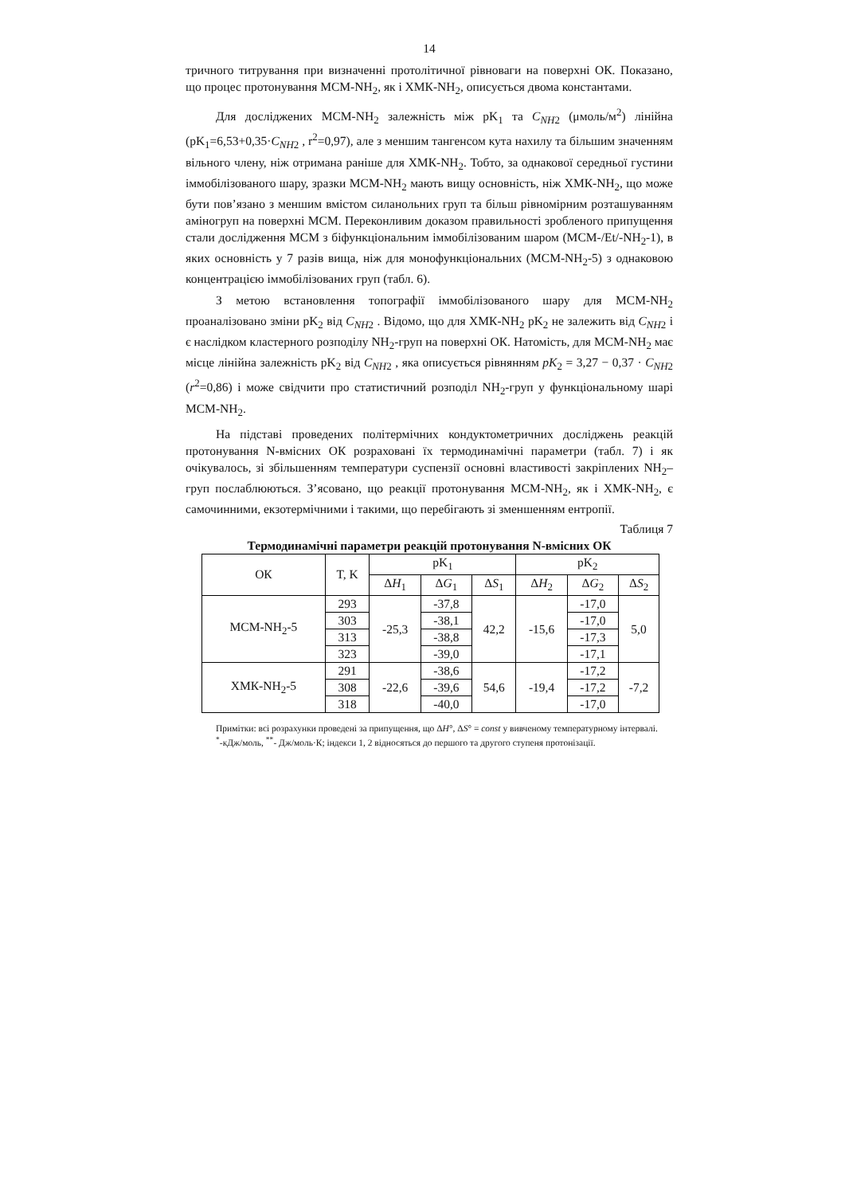14
тричного титрування при визначенні протолітичної рівноваги на поверхні ОК. Показано, що процес протонування МСМ-NH<sub>2</sub>, як і ХМК-NH<sub>2</sub>, описується двома константами.
Для досліджених МСМ-NH<sub>2</sub> залежність між pK<sub>1</sub> та C<sub>NH2</sub> (μмоль/м<sup>2</sup>) лінійна (pK<sub>1</sub>=6,53+0,35·C<sub>NH2</sub> , r<sup>2</sup>=0,97), але з меншим тангенсом кута нахилу та більшим значенням вільного члену, ніж отримана раніше для ХМК-NH<sub>2</sub>. Тобто, за однакової середньої густини іммобілізованого шару, зразки МСМ-NH<sub>2</sub> мають вищу основність, ніж ХМК-NH<sub>2</sub>, що може бути пов’язано з меншим вмістом силанольних груп та більш рівномірним розташуванням аміногруп на поверхні МСМ. Переконливим доказом правильності зробленого припущення стали дослідження МСМ з біфункціональним іммобілізованим шаром (МСМ-/Et/-NH<sub>2</sub>-1), в яких основність у 7 разів вища, ніж для монофункціональних (МСМ-NH<sub>2</sub>-5) з однаковою концентрацією іммобілізованих груп (табл. 6).
З метою встановлення топографії іммобілізованого шару для МСМ-NH<sub>2</sub> проаналізовано зміни pK<sub>2</sub> від C<sub>NH2</sub> . Відомо, що для ХМК-NH<sub>2</sub> pK<sub>2</sub> не залежить від C<sub>NH2</sub> і є наслідком кластерного розподілу NH<sub>2</sub>-груп на поверхні ОК. Натомість, для МСМ-NH<sub>2</sub> має місце лінійна залежність pK<sub>2</sub> від C<sub>NH2</sub> , яка описується рівнянням pK<sub>2</sub> = 3,27 − 0,37 · C<sub>NH2</sub> (r<sup>2</sup>=0,86) і може свідчити про статистичний розподіл NH<sub>2</sub>-груп у функціональному шарі МСМ-NH<sub>2</sub>.
На підставі проведених політермічних кондуктометричних досліджень реакцій протонування N-вмісних ОК розраховані їх термодинамічні параметри (табл. 7) і як очікувалось, зі збільшенням температури суспензії основні властивості закріплених NH<sub>2</sub>–груп послаблюються. З’ясовано, що реакції протонування МСМ-NH<sub>2</sub>, як і ХМК-NH<sub>2</sub>, є самочинними, екзотермічними і такими, що перебігають зі зменшенням ентропії.
Таблиця 7
Термодинамічні параметри реакцій протонування N-вмісних ОК
| ОК | T, K | pK<sub>1</sub> | | | pK<sub>2</sub> | | |
| --- | --- | --- | --- | --- | --- | --- | --- |
| | | Δ H<sub>1</sub> | Δ G<sub>1</sub> | Δ S<sub>1</sub> | Δ H<sub>2</sub> | Δ G<sub>2</sub> | Δ S<sub>2</sub> |
| МСМ-NH<sub>2</sub>-5 | 293 | -25,3 | -37,8 | 42,2 | -15,6 | -17,0 | 5,0 |
| | 303 | | -38,1 | | | -17,0 | |
| | 313 | | -38,8 | | | -17,3 | |
| | 323 | | -39,0 | | | -17,1 | |
| ХМК-NH<sub>2</sub>-5 | 291 | -22,6 | -38,6 | 54,6 | -19,4 | -17,2 | -7,2 |
| | 308 | | -39,6 | | | -17,2 | |
| | 318 | | -40,0 | | | -17,0 | |
Примітки: всі розрахунки проведені за припущення, що ΔH°, ΔS° = const у вивченому температурному інтервалі.
<sup>*</sup>-кДж/моль, <sup>**</sup>- Дж/моль·К; індекси 1, 2 відносяться до першого та другого ступеня протонізації.